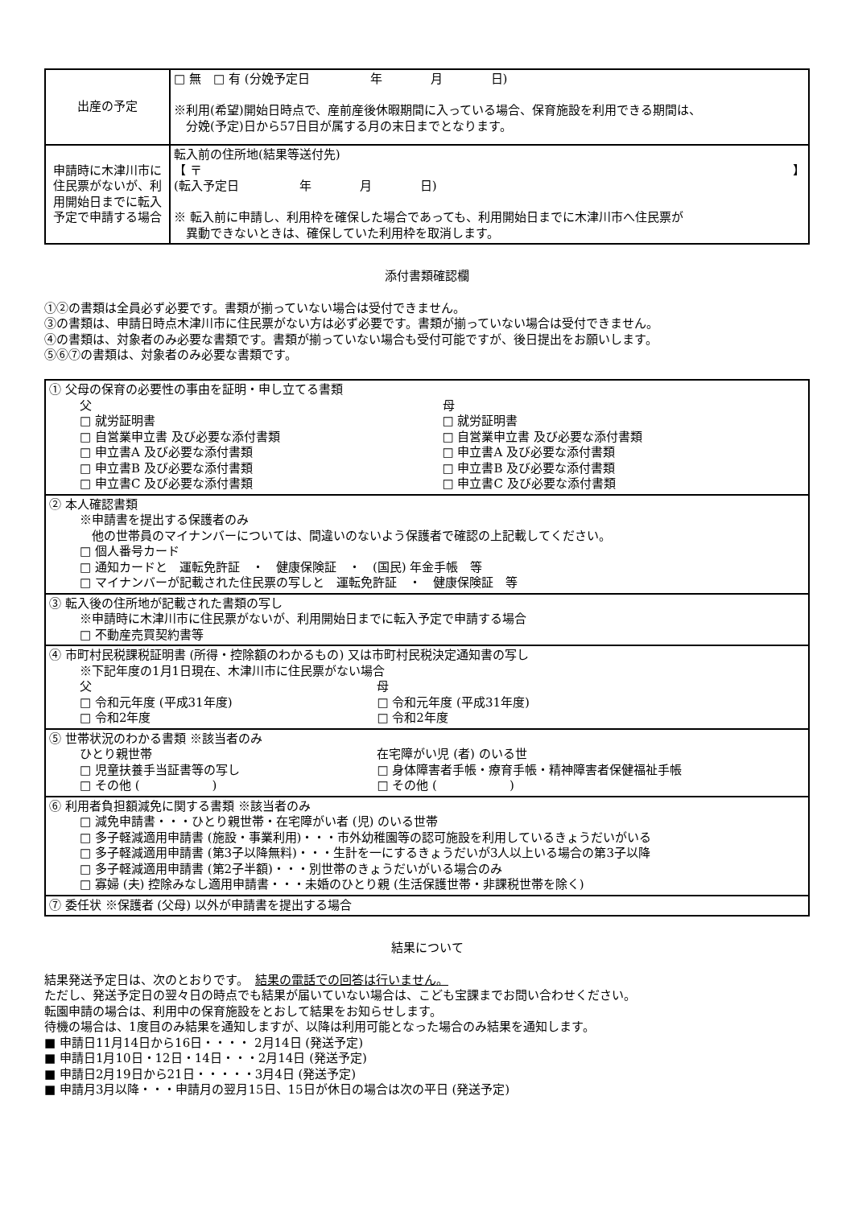| 出産の予定 | □ 無 □ 有 (分娩予定日 年 月 日) ※利用(希望)開始日時点で、産前産後休暇期間に入っている場合、保育施設を利用できる期間は、 分娩(予定)日から57日目が属する月の末日までとなります。 |
| 申請時に木津川市に住民票がないが、利用開始日までに転入予定で申請する場合 | 転入前の住所地(結果等送付先) 【 〒 】 (転入予定日 年 月 日) ※ 転入前に申請し、利用枠を確保した場合であっても、利用開始日までに木津川市へ住民票が 異動できないときは、確保していた利用枠を取消します。 |
添付書類確認欄
①②の書類は全員必ず必要です。書類が揃っていない場合は受付できません。
③の書類は、申請日時点木津川市に住民票がない方は必ず必要です。書類が揃っていない場合は受付できません。
④の書類は、対象者のみ必要な書類です。書類が揃っていない場合も受付可能ですが、後日提出をお願いします。
⑤⑥⑦の書類は、対象者のみ必要な書類です。
| ① 父母の保育の必要性の事由を証明・申し立てる書類 父 □ 就労証明書 □ 自営業申立書 及び必要な添付書類 □ 申立書A 及び必要な添付書類 □ 申立書B 及び必要な添付書類 □ 申立書C 及び必要な添付書類 母 □ 就労証明書 □ 自営業申立書 及び必要な添付書類 □ 申立書A 及び必要な添付書類 □ 申立書B 及び必要な添付書類 □ 申立書C 及び必要な添付書類 |
| ② 本人確認書類 ※申請書を提出する保護者のみ 他の世帯員のマイナンバーについては、間違いのないよう保護者で確認の上記載してください。 □ 個人番号カード □ 通知カードと 運転免許証 ・ 健康保険証 ・ (国民) 年金手帳 等 □ マイナンバーが記載された住民票の写しと 運転免許証 ・ 健康保険証 等 |
| ③ 転入後の住所地が記載された書類の写し ※申請時に木津川市に住民票がないが、利用開始日までに転入予定で申請する場合 □ 不動産売買契約書等 |
| ④ 市町村民税課税証明書 (所得・控除額のわかるもの) 又は市町村民税決定通知書の写し ※下記年度の1月1日現在、木津川市に住民票がない場合 父 □ 令和元年度 (平成31年度) □ 令和2年度 母 □ 令和元年度 (平成31年度) □ 令和2年度 |
| ⑤ 世帯状況のわかる書類 ※該当者のみ ひとり親世帯 □ 児童扶養手当証書等の写し □ その他 ( ) 在宅障がい児 (者) のいる世 □ 身体障害者手帳・療育手帳・精神障害者保健福祉手帳 □ その他 ( ) |
| ⑥ 利用者負担額減免に関する書類 ※該当者のみ □ 減免申請書・・・ひとり親世帯・在宅障がい者 (児) のいる世帯 □ 多子軽減適用申請書 (施設・事業利用)・・・市外幼稚園等の認可施設を利用しているきょうだいがいる □ 多子軽減適用申請書 (第3子以降無料)・・・生計を一にするきょうだいが3人以上いる場合の第3子以降 □ 多子軽減適用申請書 (第2子半額)・・・別世帯のきょうだいがいる場合のみ □ 寡婦 (夫) 控除みなし適用申請書・・・未婚のひとり親 (生活保護世帯・非課税世帯を除く) |
| ⑦ 委任状 ※保護者 (父母) 以外が申請書を提出する場合 |
結果について
結果発送予定日は、次のとおりです。　結果の電話での回答は行いません。
ただし、発送予定日の翌々日の時点でも結果が届いていない場合は、こども宝課までお問い合わせください。
転園申請の場合は、利用中の保育施設をとおして結果をお知らせします。
待機の場合は、1度目のみ結果を通知しますが、以降は利用可能となった場合のみ結果を通知します。
■ 申請日11月14日から16日・・・・ 2月14日 (発送予定)
■ 申請日1月10日・12日・14日・・・2月14日 (発送予定)
■ 申請日2月19日から21日・・・・・3月4日 (発送予定)
■ 申請月3月以降・・・申請月の翌月15日、15日が休日の場合は次の平日 (発送予定)